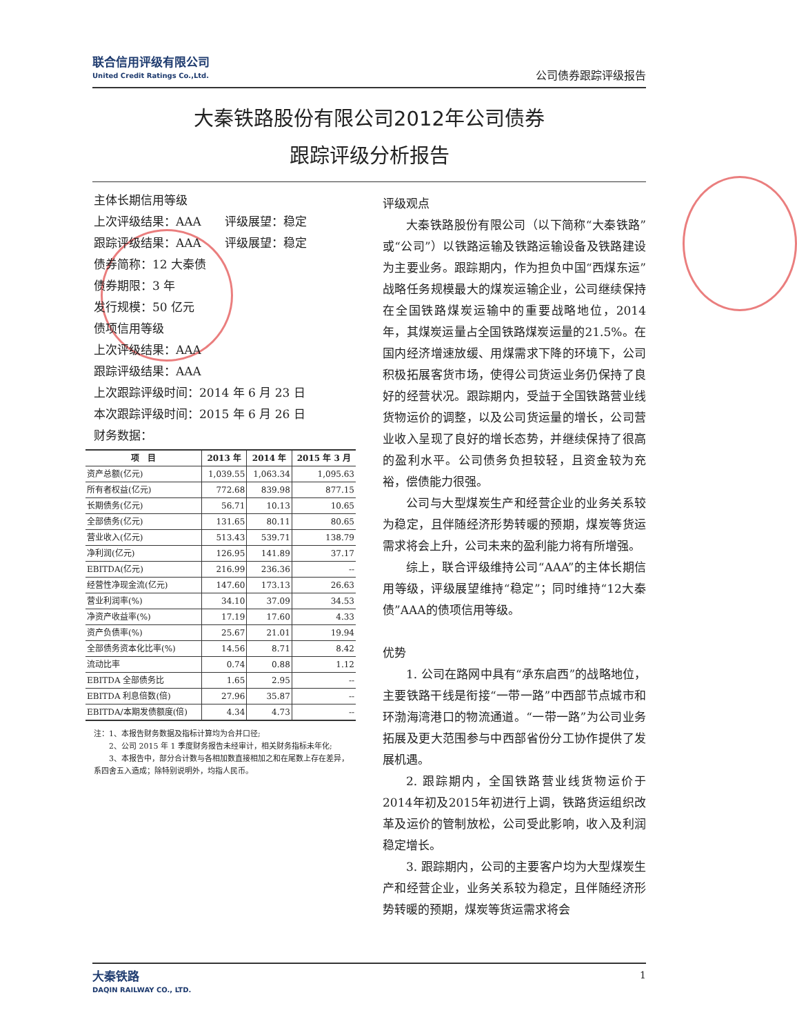联合信用评级有限公司
United Credit Ratings Co.,Ltd.
公司债券跟踪评级报告
大秦铁路股份有限公司2012年公司债券
跟踪评级分析报告
主体长期信用等级
上次评级结果：AAA　　评级展望：稳定
跟踪评级结果：AAA　　评级展望：稳定
债券简称：12 大秦债
债券期限：3 年
发行规模：50 亿元
债项信用等级
上次评级结果：AAA
跟踪评级结果：AAA
上次跟踪评级时间：2014 年 6 月 23 日
本次跟踪评级时间：2015 年 6 月 26 日
财务数据：
| 项 目 | 2013 年 | 2014 年 | 2015 年 3 月 |
| --- | --- | --- | --- |
| 资产总额(亿元) | 1,039.55 | 1,063.34 | 1,095.63 |
| 所有者权益(亿元) | 772.68 | 839.98 | 877.15 |
| 长期债务(亿元) | 56.71 | 10.13 | 10.65 |
| 全部债务(亿元) | 131.65 | 80.11 | 80.65 |
| 营业收入(亿元) | 513.43 | 539.71 | 138.79 |
| 净利润(亿元) | 126.95 | 141.89 | 37.17 |
| EBITDA(亿元) | 216.99 | 236.36 | -- |
| 经营性净现金流(亿元) | 147.60 | 173.13 | 26.63 |
| 营业利润率(%) | 34.10 | 37.09 | 34.53 |
| 净资产收益率(%) | 17.19 | 17.60 | 4.33 |
| 资产负债率(%) | 25.67 | 21.01 | 19.94 |
| 全部债务资本化比率(%) | 14.56 | 8.71 | 8.42 |
| 流动比率 | 0.74 | 0.88 | 1.12 |
| EBITDA 全部债务比 | 1.65 | 2.95 | -- |
| EBITDA 利息倍数(倍) | 27.96 | 35.87 | -- |
| EBITDA/本期发债额度(倍) | 4.34 | 4.73 | -- |
注：1、本报告财务数据及指标计算均为合并口径;
　　2、公司 2015 年 1 季度财务报告未经审计，相关财务指标未年化;
　　3、本报告中，部分合计数与各相加数直接相加之和在尾数上存在差异，系四舍五入造成；除特别说明外，均指人民币。
评级观点
大秦铁路股份有限公司（以下简称“大秦铁路”或“公司”）以铁路运输及铁路运输设备及铁路建设为主要业务。跟踪期内，作为担负中国“西煤东运”战略任务规模最大的煤炭运输企业，公司继续保持在全国铁路煤炭运输中的重要战略地位，2014年，其煤炭运量占全国铁路煤炭运量的21.5%。在国内经济增速放缓、用煤需求下降的环境下，公司积极拓展客货市场，使得公司货运业务仍保持了良好的经营状况。跟踪期内，受益于全国铁路营业线货物运价的调整，以及公司货运量的增长，公司营业收入呈现了良好的增长态势，并继续保持了很高的盈利水平。公司债务负担较轻，且资金较为充裕，偿债能力很强。
公司与大型煤炭生产和经营企业的业务关系较为稳定，且伴随经济形势转暖的预期，煤炭等货运需求将会上升，公司未来的盈利能力将有所增强。
综上，联合评级维持公司“AAA”的主体长期信用等级，评级展望维持“稳定”；同时维持“12大秦债”AAA的债项信用等级。
优势
1. 公司在路网中具有“承东启西”的战略地位，主要铁路干线是衔接“一带一路”中西部节点城市和环渤海湾港口的物流通道。“一带一路”为公司业务拓展及更大范围参与中西部省份分工协作提供了发展机遇。
2. 跟踪期内，全国铁路营业线货物运价于2014年初及2015年初进行上调，铁路货运组织改革及运价的管制放松，公司受此影响，收入及利润稳定增长。
3. 跟踪期内，公司的主要客户均为大型煤炭生产和经营企业，业务关系较为稳定，且伴随经济形势转暖的预期，煤炭等货运需求将会
大秦铁路
DAQIN RAILWAY CO., LTD.
1